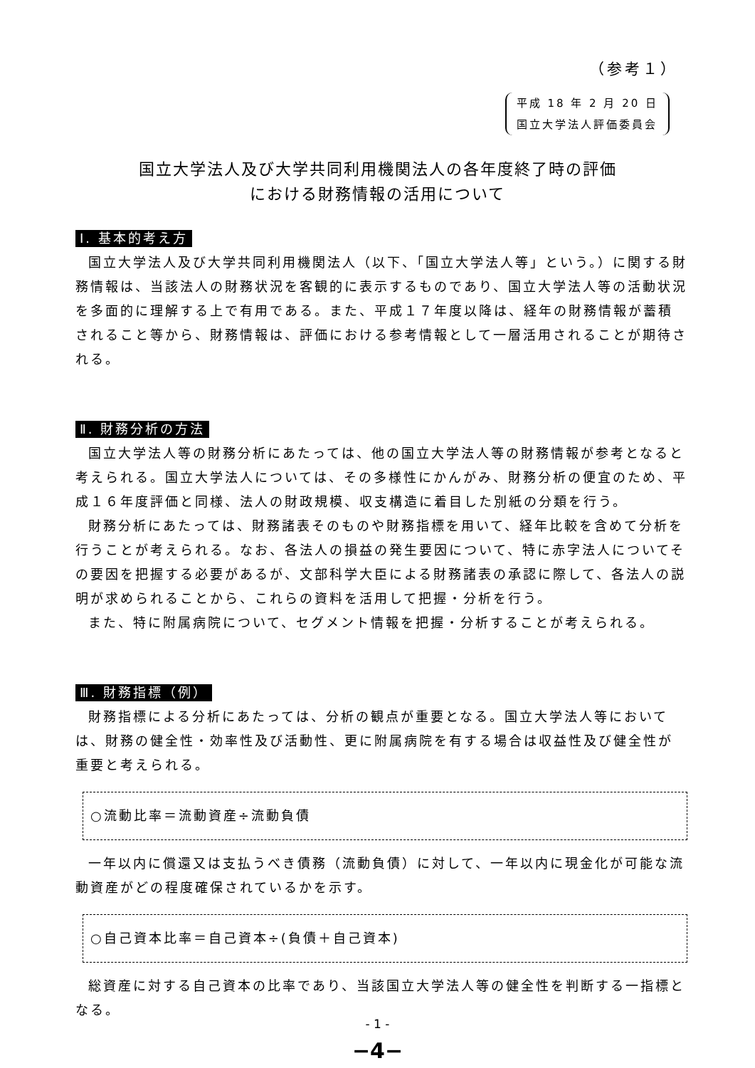（参考１）
平成 18 年 2 月 20 日
国立大学法人評価委員会
国立大学法人及び大学共同利用機関法人の各年度終了時の評価
における財務情報の活用について
Ⅰ. 基本的考え方
国立大学法人及び大学共同利用機関法人（以下、「国立大学法人等」という。）に関する財務情報は、当該法人の財務状況を客観的に表示するものであり、国立大学法人等の活動状況を多面的に理解する上で有用である。また、平成１７年度以降は、経年の財務情報が蓄積されること等から、財務情報は、評価における参考情報として一層活用されることが期待される。
Ⅱ. 財務分析の方法
国立大学法人等の財務分析にあたっては、他の国立大学法人等の財務情報が参考となると考えられる。国立大学法人については、その多様性にかんがみ、財務分析の便宜のため、平成１６年度評価と同様、法人の財政規模、収支構造に着目した別紙の分類を行う。
財務分析にあたっては、財務諸表そのものや財務指標を用いて、経年比較を含めて分析を行うことが考えられる。なお、各法人の損益の発生要因について、特に赤字法人についてその要因を把握する必要があるが、文部科学大臣による財務諸表の承認に際して、各法人の説明が求められることから、これらの資料を活用して把握・分析を行う。
また、特に附属病院について、セグメント情報を把握・分析することが考えられる。
Ⅲ. 財務指標（例）
財務指標による分析にあたっては、分析の観点が重要となる。国立大学法人等においては、財務の健全性・効率性及び活動性、更に附属病院を有する場合は収益性及び健全性が重要と考えられる。
○流動比率＝流動資産÷流動負債
一年以内に償還又は支払うべき債務（流動負債）に対して、一年以内に現金化が可能な流動資産がどの程度確保されているかを示す。
○自己資本比率＝自己資本÷(負債＋自己資本)
総資産に対する自己資本の比率であり、当該国立大学法人等の健全性を判断する一指標となる。
- 1 -
−4−